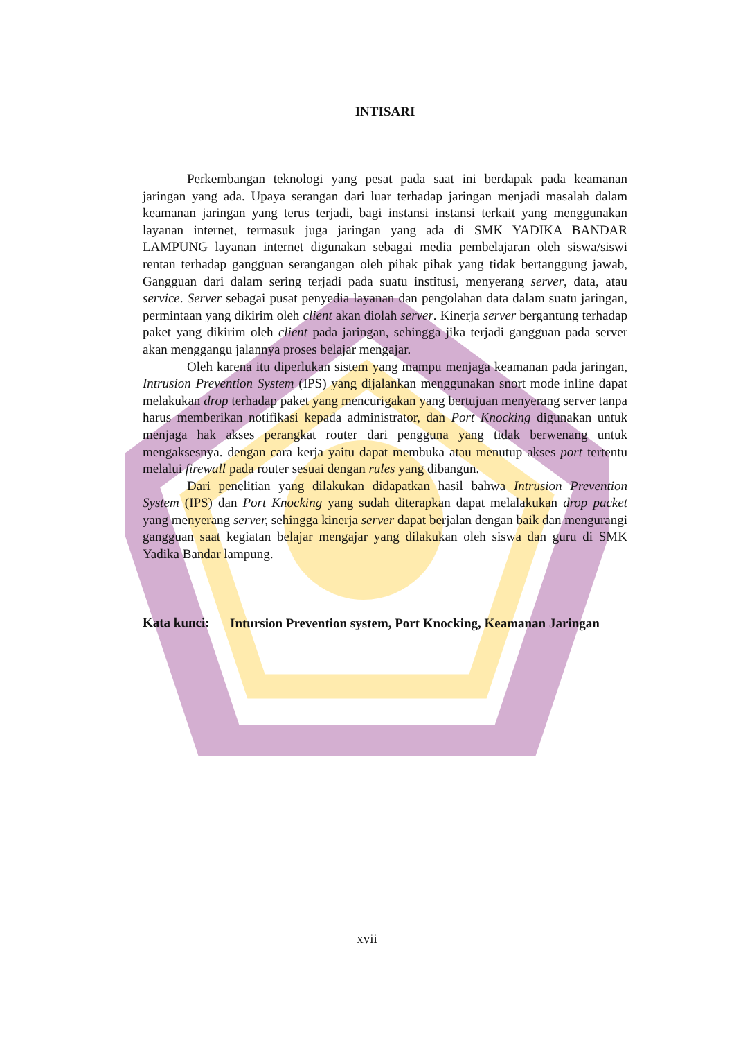INTISARI
Perkembangan teknologi yang pesat pada saat ini berdapak pada keamanan jaringan yang ada. Upaya serangan dari luar terhadap jaringan menjadi masalah dalam keamanan jaringan yang terus terjadi, bagi instansi instansi terkait yang menggunakan layanan internet, termasuk juga jaringan yang ada di SMK YADIKA BANDAR LAMPUNG layanan internet digunakan sebagai media pembelajaran oleh siswa/siswi rentan terhadap gangguan serangangan oleh pihak pihak yang tidak bertanggung jawab, Gangguan dari dalam sering terjadi pada suatu institusi, menyerang server, data, atau service. Server sebagai pusat penyedia layanan dan pengolahan data dalam suatu jaringan, permintaan yang dikirim oleh client akan diolah server. Kinerja server bergantung terhadap paket yang dikirim oleh client pada jaringan, sehingga jika terjadi gangguan pada server akan menggangu jalannya proses belajar mengajar.
Oleh karena itu diperlukan sistem yang mampu menjaga keamanan pada jaringan, Intrusion Prevention System (IPS) yang dijalankan menggunakan snort mode inline dapat melakukan drop terhadap paket yang mencurigakan yang bertujuan menyerang server tanpa harus memberikan notifikasi kepada administrator, dan Port Knocking digunakan untuk menjaga hak akses perangkat router dari pengguna yang tidak berwenang untuk mengaksesnya. dengan cara kerja yaitu dapat membuka atau menutup akses port tertentu melalui firewall pada router sesuai dengan rules yang dibangun.
Dari penelitian yang dilakukan didapatkan hasil bahwa Intrusion Prevention System (IPS) dan Port Knocking yang sudah diterapkan dapat melalakukan drop packet yang menyerang server, sehingga kinerja server dapat berjalan dengan baik dan mengurangi gangguan saat kegiatan belajar mengajar yang dilakukan oleh siswa dan guru di SMK Yadika Bandar lampung.
Kata kunci:
Intursion Prevention system, Port Knocking, Keamanan Jaringan
xvii